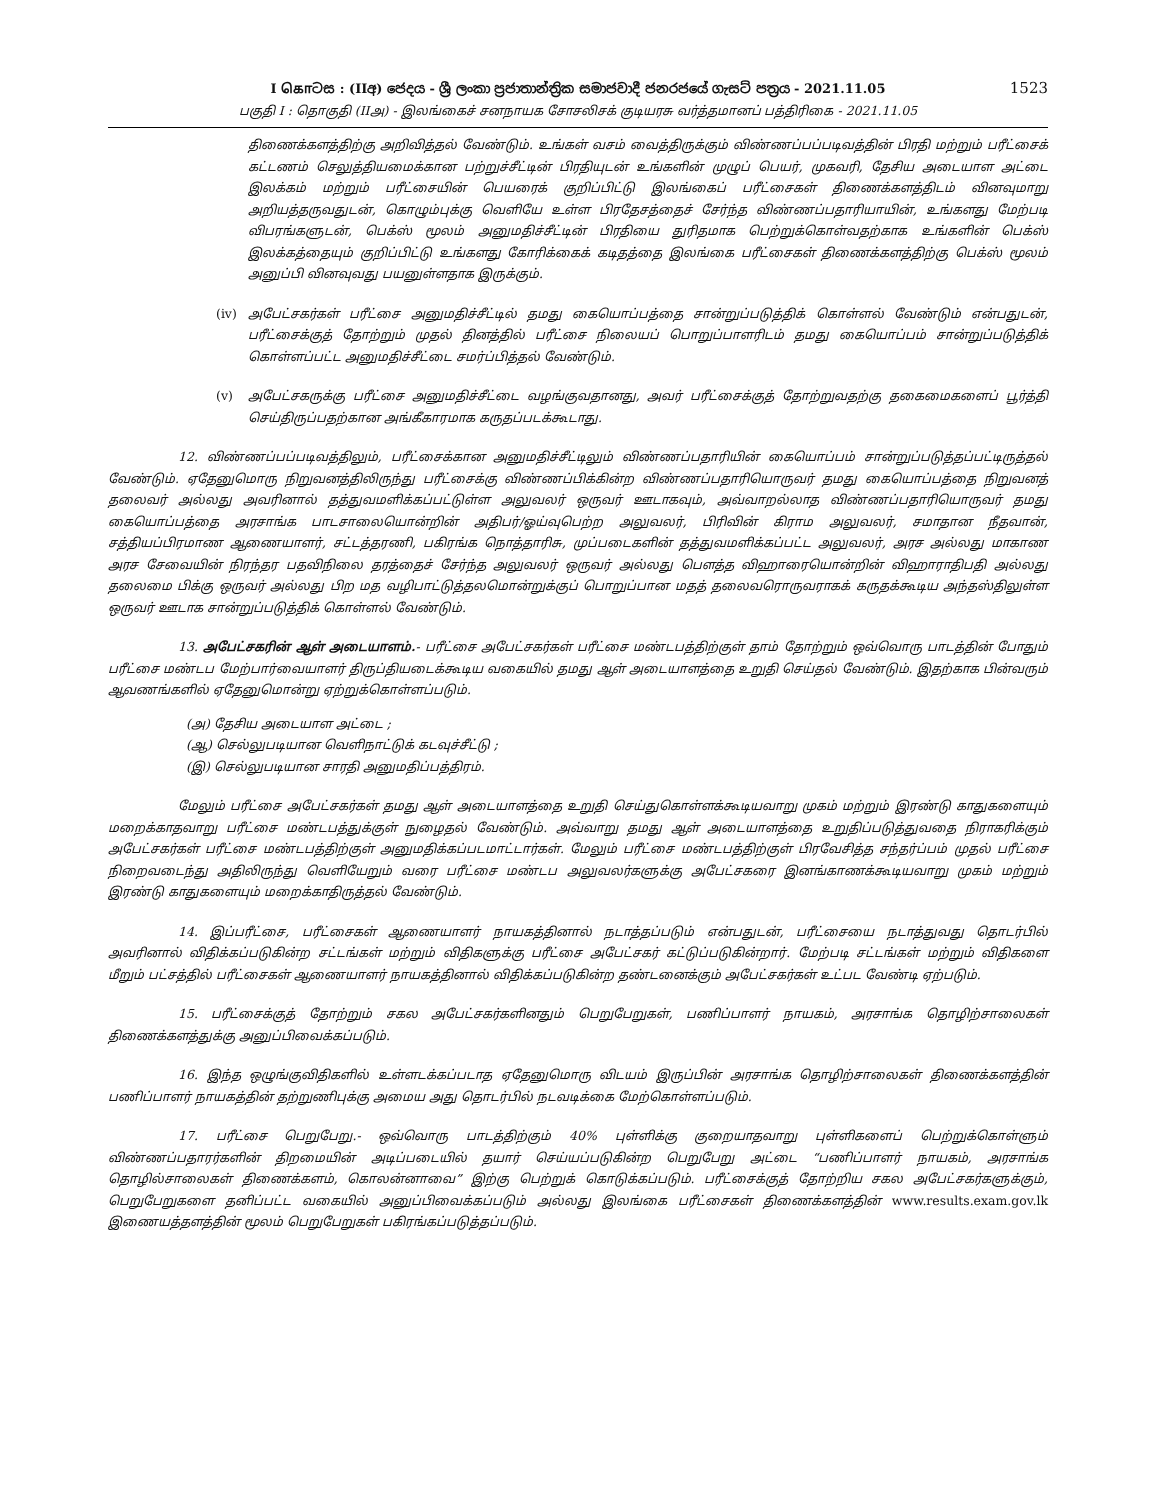1523
I கொටස : (IIඅ) ජෙදය - ශ්‍රී ලංකා ප්‍රජාතාන්ත්‍රික සමාජවාදී ජනරජයේ ගැසට් පත්‍රය - 2021.11.05
பகுதி I : தொகுதி (IIஅ) - இலங்கைச் சனநாயக சோசலிசக் குடியரசு வர்த்தமானப் பத்திரிகை - 2021.11.05
திணைக்களத்திற்கு அறிவித்தல் வேண்டும். உங்கள் வசம் வைத்திருக்கும் விண்ணப்பப்படிவத்தின் பிரதி மற்றும் பரீட்சைக் கட்டணம் செலுத்தியமைக்கான பற்றுச்சீட்டின் பிரதியுடன் உங்களின் முழுப் பெயர், முகவரி, தேசிய அடையாள அட்டை இலக்கம் மற்றும் பரீட்சையின் பெயரைக் குறிப்பிட்டு இலங்கைப் பரீட்சைகள் திணைக்களத்திடம் வினவுமாறு அறியத்தருவதுடன், கொழும்புக்கு வெளியே உள்ள பிரதேசத்தைச் சேர்ந்த விண்ணப்பதாரியாயின், உங்களது மேற்படி விபரங்களுடன், பெக்ஸ் மூலம் அனுமதிச்சீட்டின் பிரதியை துரிதமாக பெற்றுக்கொள்வதற்காக உங்களின் பெக்ஸ் இலக்கத்தையும் குறிப்பிட்டு உங்களது கோரிக்கைக் கடிதத்தை இலங்கை பரீட்சைகள் திணைக்களத்திற்கு பெக்ஸ் மூலம் அனுப்பி வினவுவது பயனுள்ளதாக இருக்கும்.
(iv) அபேட்சகர்கள் பரீட்சை அனுமதிச்சீட்டில் தமது கையொப்பத்தை சான்றுப்படுத்திக் கொள்ளல் வேண்டும் என்பதுடன், பரீட்சைக்குத் தோற்றும் முதல் தினத்தில் பரீட்சை நிலையப் பொறுப்பாளரிடம் தமது கையொப்பம் சான்றுப்படுத்திக் கொள்ளப்பட்ட அனுமதிச்சீட்டை சமர்ப்பித்தல் வேண்டும்.
(v) அபேட்சகருக்கு பரீட்சை அனுமதிச்சீட்டை வழங்குவதானது, அவர் பரீட்சைக்குத் தோற்றுவதற்கு தகைமைகளைப் பூர்த்தி செய்திருப்பதற்கான அங்கீகாரமாக கருதப்படக்கூடாது.
12. விண்ணப்பப்படிவத்திலும், பரீட்சைக்கான அனுமதிச்சீட்டிலும் விண்ணப்பதாரியின் கையொப்பம் சான்றுப்படுத்தப்பட்டிருத்தல் வேண்டும். ஏதேனுமொரு நிறுவனத்திலிருந்து பரீட்சைக்கு விண்ணப்பிக்கின்ற விண்ணப்பதாரியொருவர் தமது கையொப்பத்தை நிறுவனத் தலைவர் அல்லது அவரினால் தத்துவமளிக்கப்பட்டுள்ள அலுவலர் ஒருவர் ஊடாகவும், அவ்வாறல்லாத விண்ணப்பதாரியொருவர் தமது கையொப்பத்தை அரசாங்க பாடசாலையொன்றின் அதிபர்/ஓய்வுபெற்ற அலுவலர், பிரிவின் கிராம அலுவலர், சமாதான நீதவான், சத்தியப்பிரமாண ஆணையாளர், சட்டத்தரணி, பகிரங்க நொத்தாரிசு, முப்படைகளின் தத்துவமளிக்கப்பட்ட அலுவலர், அரச அல்லது மாகாண அரச சேவையின் நிரந்தர பதவிநிலை தரத்தைச் சேர்ந்த அலுவலர் ஒருவர் அல்லது பௌத்த விஹாரையொன்றின் விஹாராதிபதி அல்லது தலைமை பிக்கு ஒருவர் அல்லது பிற மத வழிபாட்டுத்தலமொன்றுக்குப் பொறுப்பான மதத் தலைவரொருவராகக் கருதக்கூடிய அந்தஸ்திலுள்ள ஒருவர் ஊடாக சான்றுப்படுத்திக் கொள்ளல் வேண்டும்.
13. அபேட்சகரின் ஆள் அடையாளம்.- பரீட்சை அபேட்சகர்கள் பரீட்சை மண்டபத்திற்குள் தாம் தோற்றும் ஒவ்வொரு பாடத்தின் போதும் பரீட்சை மண்டப மேற்பார்வையாளர் திருப்தியடைக்கூடிய வகையில் தமது ஆள் அடையாளத்தை உறுதி செய்தல் வேண்டும். இதற்காக பின்வரும் ஆவணங்களில் ஏதேனுமொன்று ஏற்றுக்கொள்ளப்படும்.
(அ) தேசிய அடையாள அட்டை ;
(ஆ) செல்லுபடியான வெளிநாட்டுக் கடவுச்சீட்டு ;
(இ) செல்லுபடியான சாரதி அனுமதிப்பத்திரம்.
மேலும் பரீட்சை அபேட்சகர்கள் தமது ஆள் அடையாளத்தை உறுதி செய்துகொள்ளக்கூடியவாறு முகம் மற்றும் இரண்டு காதுகளையும் மறைக்காதவாறு பரீட்சை மண்டபத்துக்குள் நுழைதல் வேண்டும். அவ்வாறு தமது ஆள் அடையாளத்தை உறுதிப்படுத்துவதை நிராகரிக்கும் அபேட்சகர்கள் பரீட்சை மண்டபத்திற்குள் அனுமதிக்கப்படமாட்டார்கள். மேலும் பரீட்சை மண்டபத்திற்குள் பிரவேசித்த சந்தர்ப்பம் முதல் பரீட்சை நிறைவடைந்து அதிலிருந்து வெளியேறும் வரை பரீட்சை மண்டப அலுவலர்களுக்கு அபேட்சகரை இனங்காணக்கூடியவாறு முகம் மற்றும் இரண்டு காதுகளையும் மறைக்காதிருத்தல் வேண்டும்.
14. இப்பரீட்சை, பரீட்சைகள் ஆணையாளர் நாயகத்தினால் நடாத்தப்படும் என்பதுடன், பரீட்சையை நடாத்துவது தொடர்பில் அவரினால் விதிக்கப்படுகின்ற சட்டங்கள் மற்றும் விதிகளுக்கு பரீட்சை அபேட்சகர் கட்டுப்படுகின்றார். மேற்படி சட்டங்கள் மற்றும் விதிகளை மீறும் பட்சத்தில் பரீட்சைகள் ஆணையாளர் நாயகத்தினால் விதிக்கப்படுகின்ற தண்டனைக்கும் அபேட்சகர்கள் உட்பட வேண்டி ஏற்படும்.
15. பரீட்சைக்குத் தோற்றும் சகல அபேட்சகர்களினதும் பெறுபேறுகள், பணிப்பாளர் நாயகம், அரசாங்க தொழிற்சாலைகள் திணைக்களத்துக்கு அனுப்பிவைக்கப்படும்.
16. இந்த ஒழுங்குவிதிகளில் உள்ளடக்கப்படாத ஏதேனுமொரு விடயம் இருப்பின் அரசாங்க தொழிற்சாலைகள் திணைக்களத்தின் பணிப்பாளர் நாயகத்தின் தற்றுணிபுக்கு அமைய அது தொடர்பில் நடவடிக்கை மேற்கொள்ளப்படும்.
17. பரீட்சை பெறுபேறு.- ஒவ்வொரு பாடத்திற்கும் 40% புள்ளிக்கு குறையாதவாறு புள்ளிகளைப் பெற்றுக்கொள்ளும் விண்ணப்பதாரர்களின் திறமையின் அடிப்படையில் தயார் செய்யப்படுகின்ற பெறுபேறு அட்டை “பணிப்பாளர் நாயகம், அரசாங்க தொழில்சாலைகள் திணைக்களம், கொலன்னாவை” இற்கு பெற்றுக் கொடுக்கப்படும். பரீட்சைக்குத் தோற்றிய சகல அபேட்சகர்களுக்கும், பெறுபேறுகளை தனிப்பட்ட வகையில் அனுப்பிவைக்கப்படும் அல்லது இலங்கை பரீட்சைகள் திணைக்களத்தின் www.results.exam.gov.lk இணையத்தளத்தின் மூலம் பெறுபேறுகள் பகிரங்கப்படுத்தப்படும்.